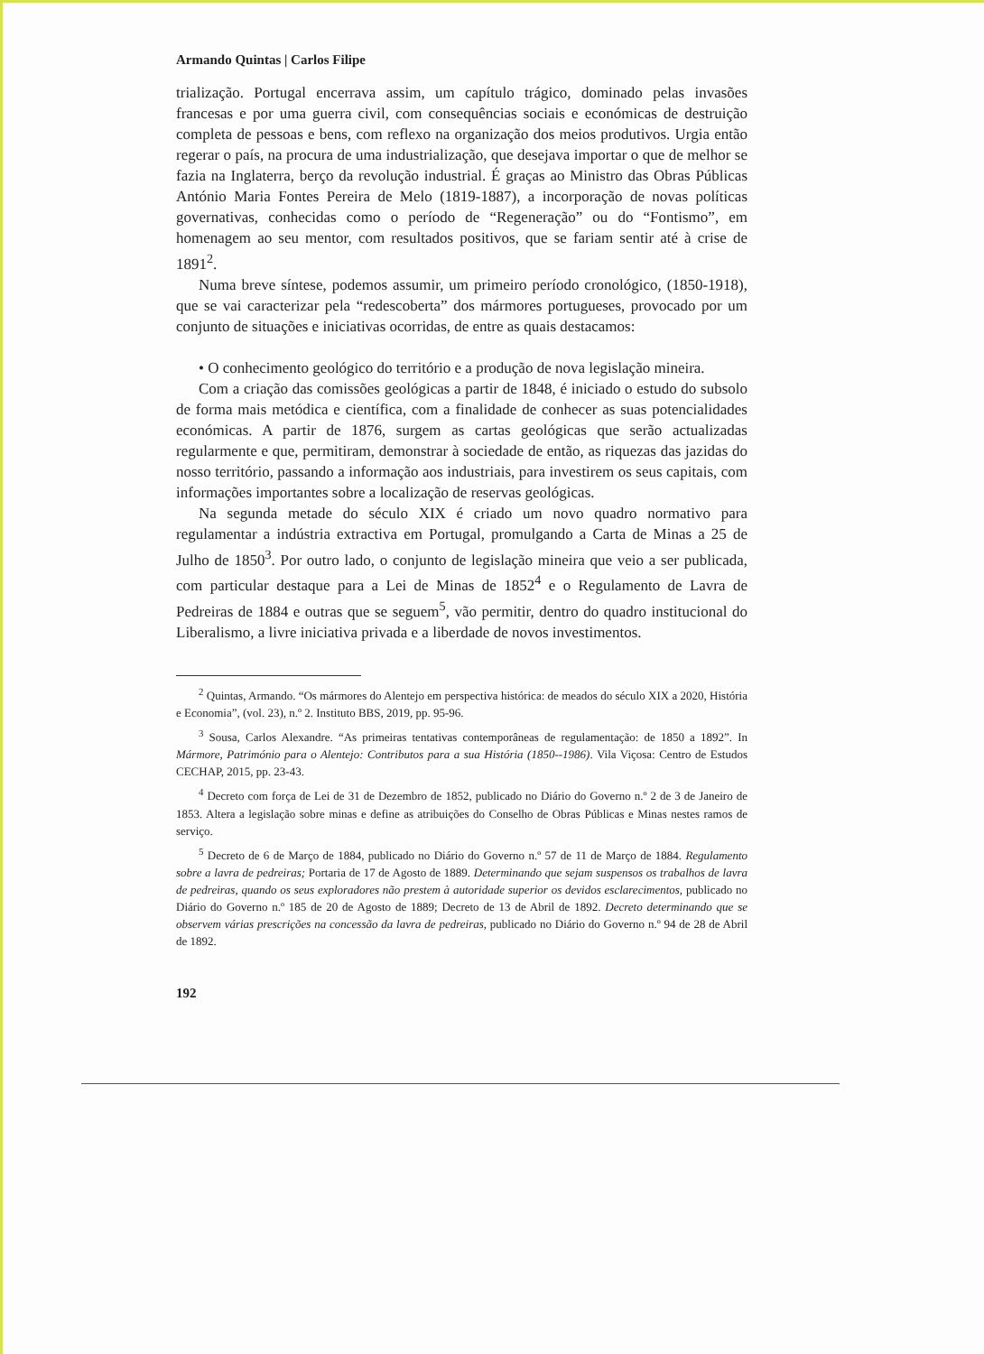Armando Quintas | Carlos Filipe
trialização. Portugal encerrava assim, um capítulo trágico, dominado pelas invasões francesas e por uma guerra civil, com consequências sociais e económicas de destruição completa de pessoas e bens, com reflexo na organização dos meios produtivos. Urgia então regerar o país, na procura de uma industrialização, que desejava importar o que de melhor se fazia na Inglaterra, berço da revolução industrial. É graças ao Ministro das Obras Públicas António Maria Fontes Pereira de Melo (1819-1887), a incorporação de novas políticas governativas, conhecidas como o período de “Regeneração” ou do “Fontismo”, em homenagem ao seu mentor, com resultados positivos, que se fariam sentir até à crise de 1891<sup>2</sup>.
Numa breve síntese, podemos assumir, um primeiro período cronológico, (1850-1918), que se vai caracterizar pela “redescoberta” dos mármores portugueses, provocado por um conjunto de situações e iniciativas ocorridas, de entre as quais destacamos:
• O conhecimento geológico do território e a produção de nova legislação mineira.
Com a criação das comissões geológicas a partir de 1848, é iniciado o estudo do subsolo de forma mais metódica e científica, com a finalidade de conhecer as suas potencialidades económicas. A partir de 1876, surgem as cartas geológicas que serão actualizadas regularmente e que, permitiram, demonstrar à sociedade de então, as riquezas das jazidas do nosso território, passando a informação aos industriais, para investirem os seus capitais, com informações importantes sobre a localização de reservas geológicas.
Na segunda metade do século XIX é criado um novo quadro normativo para regulamentar a indústria extractiva em Portugal, promulgando a Carta de Minas a 25 de Julho de 1850<sup>3</sup>. Por outro lado, o conjunto de legislação mineira que veio a ser publicada, com particular destaque para a Lei de Minas de 1852<sup>4</sup> e o Regulamento de Lavra de Pedreiras de 1884 e outras que se seguem<sup>5</sup>, vão permitir, dentro do quadro institucional do Liberalismo, a livre iniciativa privada e a liberdade de novos investimentos.
<sup>2</sup> Quintas, Armando. “Os mármores do Alentejo em perspectiva histórica: de meados do século XIX a 2020, História e Economia”, (vol. 23), n.º 2. Instituto BBS, 2019, pp. 95-96.
<sup>3</sup> Sousa, Carlos Alexandre. “As primeiras tentativas contemporâneas de regulamentação: de 1850 a 1892”. In Mármore, Património para o Alentejo: Contributos para a sua História (1850--1986). Vila Viçosa: Centro de Estudos CECHAP, 2015, pp. 23-43.
<sup>4</sup> Decreto com força de Lei de 31 de Dezembro de 1852, publicado no Diário do Governo n.º 2 de 3 de Janeiro de 1853. Altera a legislação sobre minas e define as atribuições do Conselho de Obras Públicas e Minas nestes ramos de serviço.
<sup>5</sup> Decreto de 6 de Março de 1884, publicado no Diário do Governo n.º 57 de 11 de Março de 1884. Regulamento sobre a lavra de pedreiras; Portaria de 17 de Agosto de 1889. Determinando que sejam suspensos os trabalhos de lavra de pedreiras, quando os seus exploradores não prestem à autoridade superior os devidos esclarecimentos, publicado no Diário do Governo n.º 185 de 20 de Agosto de 1889; Decreto de 13 de Abril de 1892. Decreto determinando que se observem várias prescrições na concessão da lavra de pedreiras, publicado no Diário do Governo n.º 94 de 28 de Abril de 1892.
192